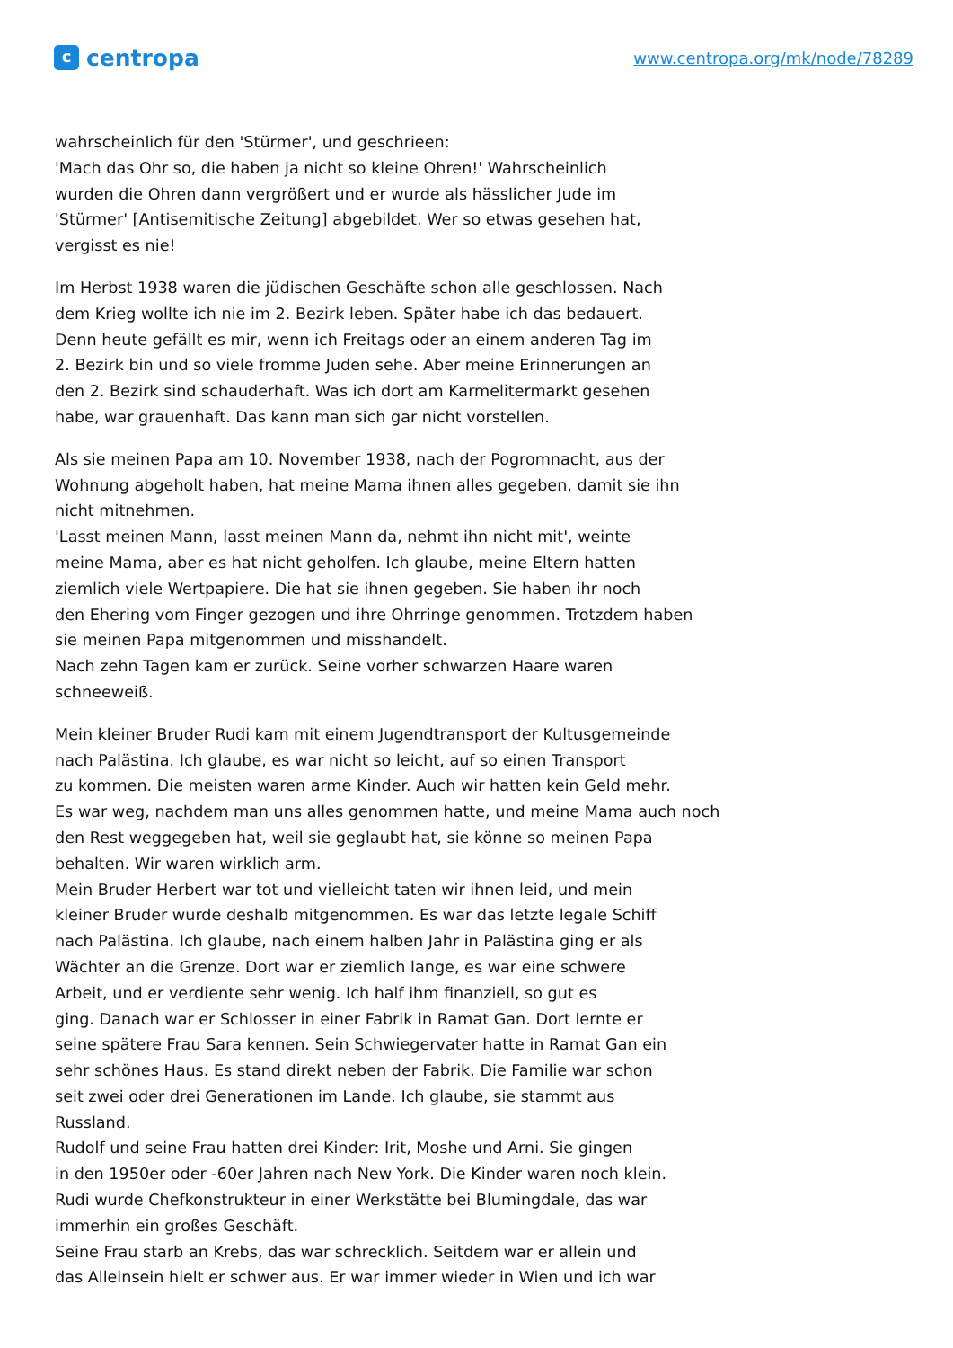c
centropa
www.centropa.org/mk/node/78289
wahrscheinlich für den 'Stürmer', und geschrieen:
'Mach das Ohr so, die haben ja nicht so kleine Ohren!' Wahrscheinlich
wurden die Ohren dann vergrößert und er wurde als hässlicher Jude im
'Stürmer' [Antisemitische Zeitung] abgebildet. Wer so etwas gesehen hat,
vergisst es nie!
Im Herbst 1938 waren die jüdischen Geschäfte schon alle geschlossen. Nach
dem Krieg wollte ich nie im 2. Bezirk leben. Später habe ich das bedauert.
Denn heute gefällt es mir, wenn ich Freitags oder an einem anderen Tag im
2. Bezirk bin und so viele fromme Juden sehe. Aber meine Erinnerungen an
den 2. Bezirk sind schauderhaft. Was ich dort am Karmelitermarkt gesehen
habe, war grauenhaft. Das kann man sich gar nicht vorstellen.
Als sie meinen Papa am 10. November 1938, nach der Pogromnacht, aus der
Wohnung abgeholt haben, hat meine Mama ihnen alles gegeben, damit sie ihn
nicht mitnehmen.
'Lasst meinen Mann, lasst meinen Mann da, nehmt ihn nicht mit', weinte
meine Mama, aber es hat nicht geholfen. Ich glaube, meine Eltern hatten
ziemlich viele Wertpapiere. Die hat sie ihnen gegeben. Sie haben ihr noch
den Ehering vom Finger gezogen und ihre Ohrringe genommen. Trotzdem haben
sie meinen Papa mitgenommen und misshandelt.
Nach zehn Tagen kam er zurück. Seine vorher schwarzen Haare waren
schneeweiß.
Mein kleiner Bruder Rudi kam mit einem Jugendtransport der Kultusgemeinde
nach Palästina. Ich glaube, es war nicht so leicht, auf so einen Transport
zu kommen. Die meisten waren arme Kinder. Auch wir hatten kein Geld mehr.
Es war weg, nachdem man uns alles genommen hatte, und meine Mama auch noch
den Rest weggegeben hat, weil sie geglaubt hat, sie könne so meinen Papa
behalten. Wir waren wirklich arm.
Mein Bruder Herbert war tot und vielleicht taten wir ihnen leid, und mein
kleiner Bruder wurde deshalb mitgenommen. Es war das letzte legale Schiff
nach Palästina. Ich glaube, nach einem halben Jahr in Palästina ging er als
Wächter an die Grenze. Dort war er ziemlich lange, es war eine schwere
Arbeit, und er verdiente sehr wenig. Ich half ihm finanziell, so gut es
ging. Danach war er Schlosser in einer Fabrik in Ramat Gan. Dort lernte er
seine spätere Frau Sara kennen. Sein Schwiegervater hatte in Ramat Gan ein
sehr schönes Haus. Es stand direkt neben der Fabrik. Die Familie war schon
seit zwei oder drei Generationen im Lande. Ich glaube, sie stammt aus
Russland.
Rudolf und seine Frau hatten drei Kinder: Irit, Moshe und Arni. Sie gingen
in den 1950er oder -60er Jahren nach New York. Die Kinder waren noch klein.
Rudi wurde Chefkonstrukteur in einer Werkstätte bei Blumingdale, das war
immerhin ein großes Geschäft.
Seine Frau starb an Krebs, das war schrecklich. Seitdem war er allein und
das Alleinsein hielt er schwer aus. Er war immer wieder in Wien und ich war